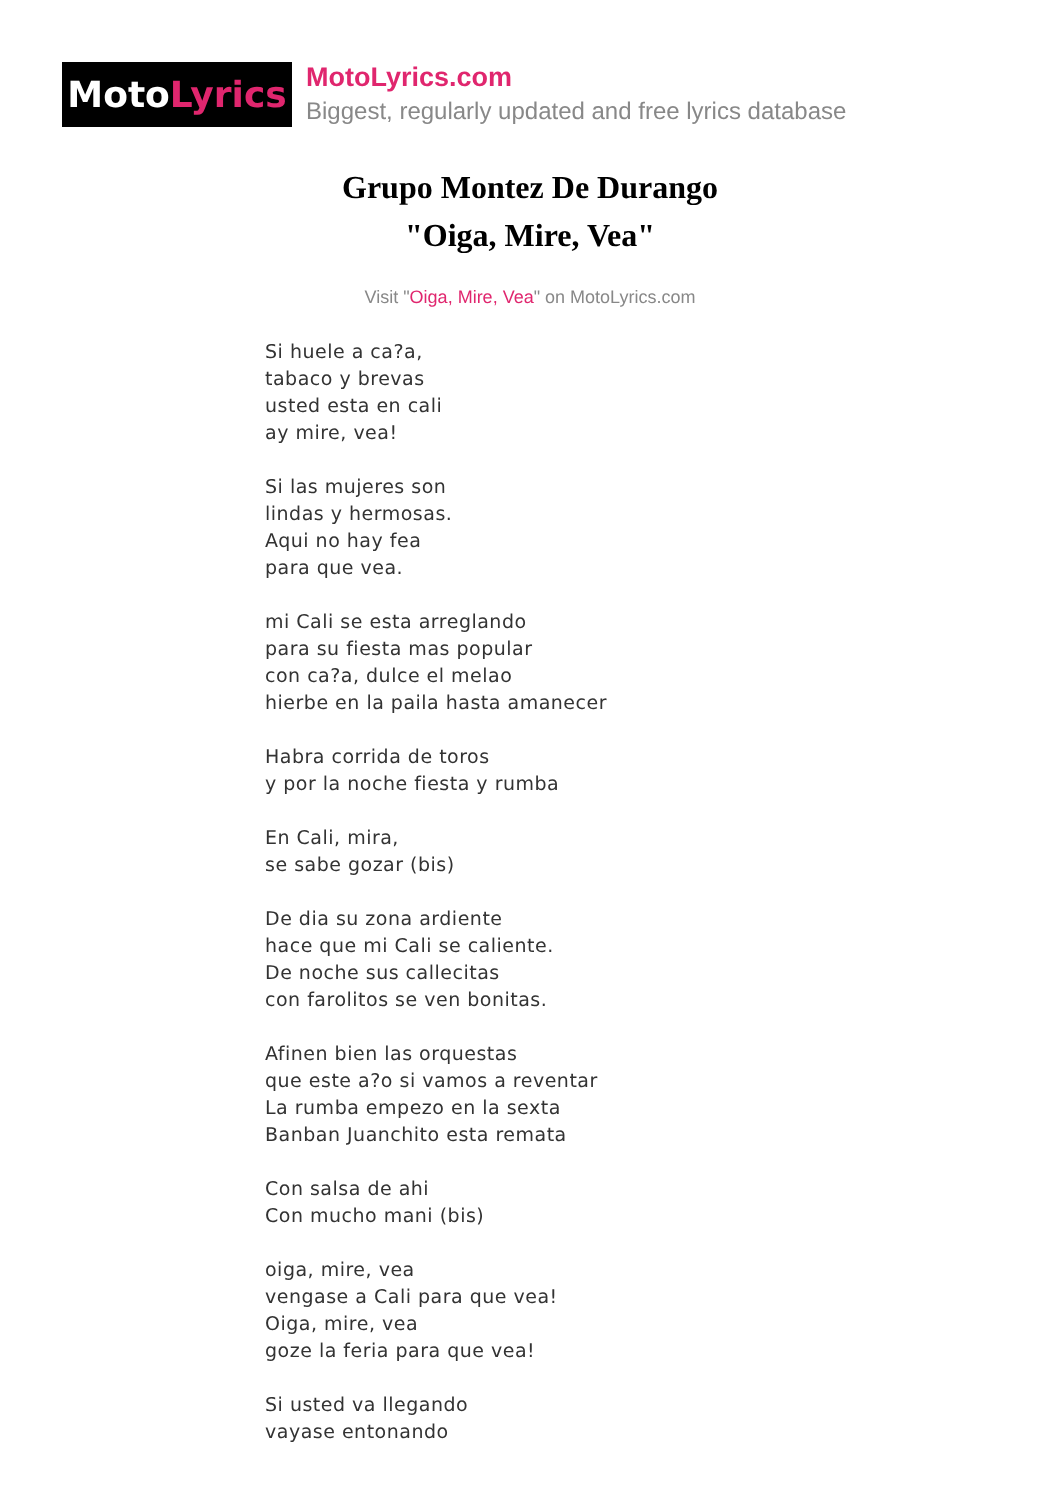Moto Lyrics
MotoLyrics.com
Biggest, regularly updated and free lyrics database
Grupo Montez De Durango
"Oiga, Mire, Vea"
Visit "Oiga, Mire, Vea" on MotoLyrics.com
Si huele a ca?a,
tabaco y brevas
usted esta en cali
ay mire, vea!
Si las mujeres son
lindas y hermosas.
Aqui no hay fea
para que vea.
mi Cali se esta arreglando
para su fiesta mas popular
con ca?a, dulce el melao
hierbe en la paila hasta amanecer
Habra corrida de toros
y por la noche fiesta y rumba
En Cali, mira,
se sabe gozar (bis)
De dia su zona ardiente
hace que mi Cali se caliente.
De noche sus callecitas
con farolitos se ven bonitas.
Afinen bien las orquestas
que este a?o si vamos a reventar
La rumba empezo en la sexta
Banban Juanchito esta remata
Con salsa de ahi
Con mucho mani (bis)
oiga, mire, vea
vengase a Cali para que vea!
Oiga, mire, vea
goze la feria para que vea!
Si usted va llegando
vayase entonando